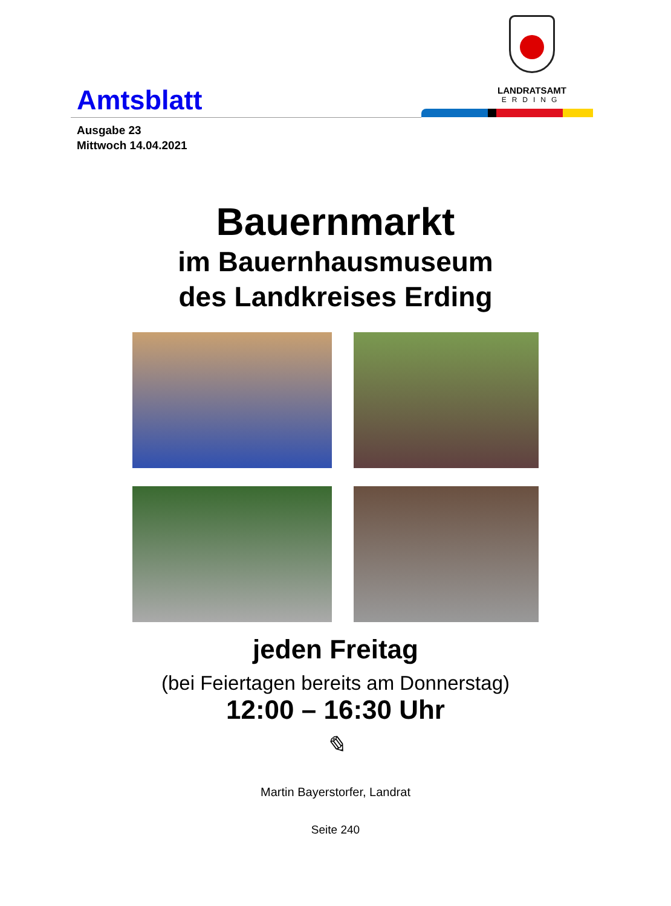LANDRATSAMT
ERDING
Amtsblatt
Ausgabe 23
Mittwoch 14.04.2021
Bauernmarkt
im Bauernhausmuseum
des Landkreises Erding
jeden Freitag
(bei Feiertagen bereits am Donnerstag)
12:00 – 16:30 Uhr
✎
Martin Bayerstorfer, Landrat
Seite 240